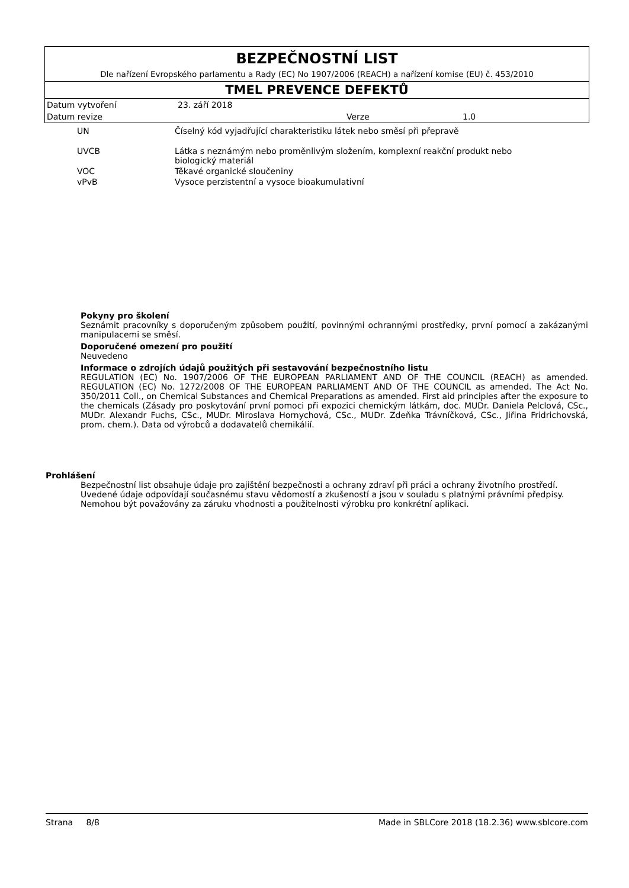BEZPEČNOSTNÍ LIST
Dle nařízení Evropského parlamentu a Rady (EC) No 1907/2006 (REACH) a nařízení komise (EU) č. 453/2010
TMEL PREVENCE DEFEKTŮ
| Datum vytvoření | 23. září 2018 | | |
| Datum revize | | Verze | 1.0 |
| UN | Číselný kód vyjadřující charakteristiku látek nebo směsí při přepravě |
| UVCB | Látka s neznámým nebo proměnlivým složením, komplexní reakční produkt nebo biologický materiál |
| VOC | Těkavé organické sloučeniny |
| vPvB | Vysoce perzistentní a vysoce bioakumulativní |
Pokyny pro školení
Seznámit pracovníky s doporučeným způsobem použití, povinnými ochrannými prostředky, první pomocí a zakázanými manipulacemi se směsí.
Doporučené omezení pro použití
Neuvedeno
Informace o zdrojích údajů použitých při sestavování bezpečnostního listu
REGULATION (EC) No. 1907/2006 OF THE EUROPEAN PARLIAMENT AND OF THE COUNCIL (REACH) as amended. REGULATION (EC) No. 1272/2008 OF THE EUROPEAN PARLIAMENT AND OF THE COUNCIL as amended. The Act No. 350/2011 Coll., on Chemical Substances and Chemical Preparations as amended. First aid principles after the exposure to the chemicals (Zásady pro poskytování první pomoci při expozici chemickým látkám, doc. MUDr. Daniela Pelclová, CSc., MUDr. Alexandr Fuchs, CSc., MUDr. Miroslava Hornychová, CSc., MUDr. Zdeňka Trávníčková, CSc., Jiřina Fridrichovská, prom. chem.). Data od výrobců a dodavatelů chemikálií.
Prohlášení
Bezpečnostní list obsahuje údaje pro zajištění bezpečnosti a ochrany zdraví při práci a ochrany životního prostředí.
Uvedené údaje odpovídají současnému stavu vědomostí a zkušeností a jsou v souladu s platnými právními předpisy.
Nemohou být považovány za záruku vhodnosti a použitelnosti výrobku pro konkrétní aplikaci.
Strana 8/8 Made in SBLCore 2018 (18.2.36) www.sblcore.com